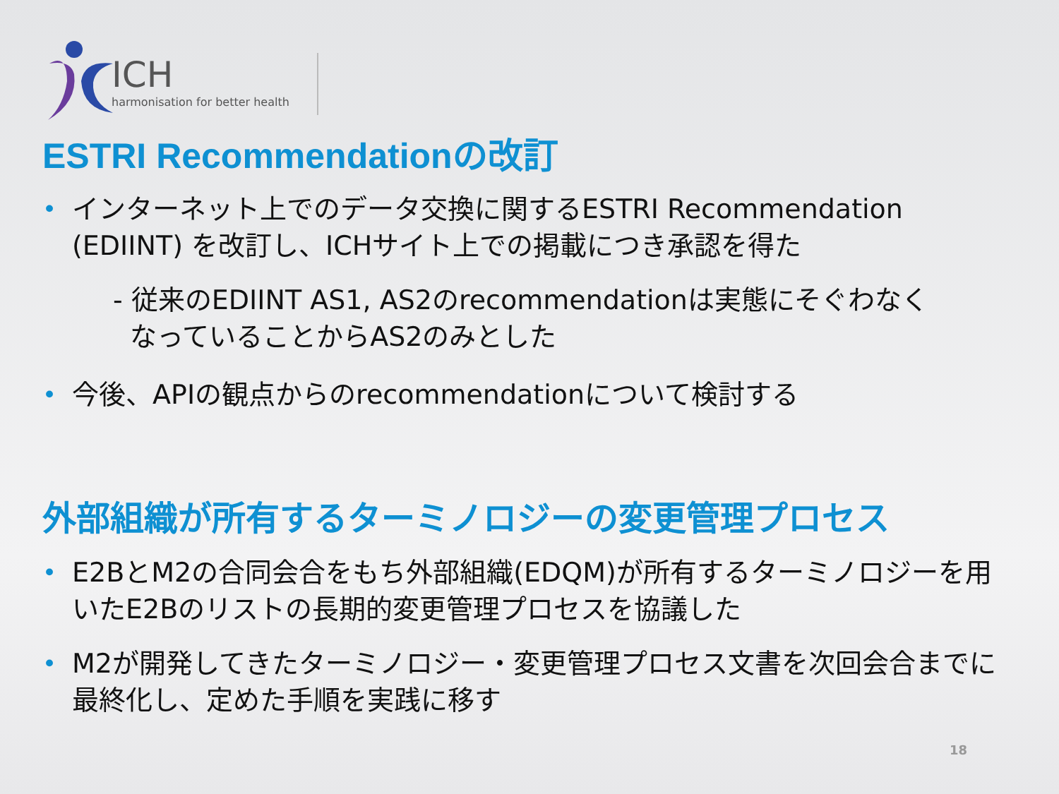ICH
harmonisation for better health
ESTRI Recommendationの改訂
• インターネット上でのデータ交換に関するESTRI Recommendation (EDIINT) を改訂し、ICHサイト上での掲載につき承認を得た
- 従来のEDIINT AS1, AS2のrecommendationは実態にそぐわなく
なっていることからAS2のみとした
• 今後、APIの観点からのrecommendationについて検討する
外部組織が所有するターミノロジーの変更管理プロセス
• E2BとM2の合同会合をもち外部組織(EDQM)が所有するターミノロジーを用いたE2Bのリストの長期的変更管理プロセスを協議した
• M2が開発してきたターミノロジー・変更管理プロセス文書を次回会合までに最終化し、定めた手順を実践に移す
18